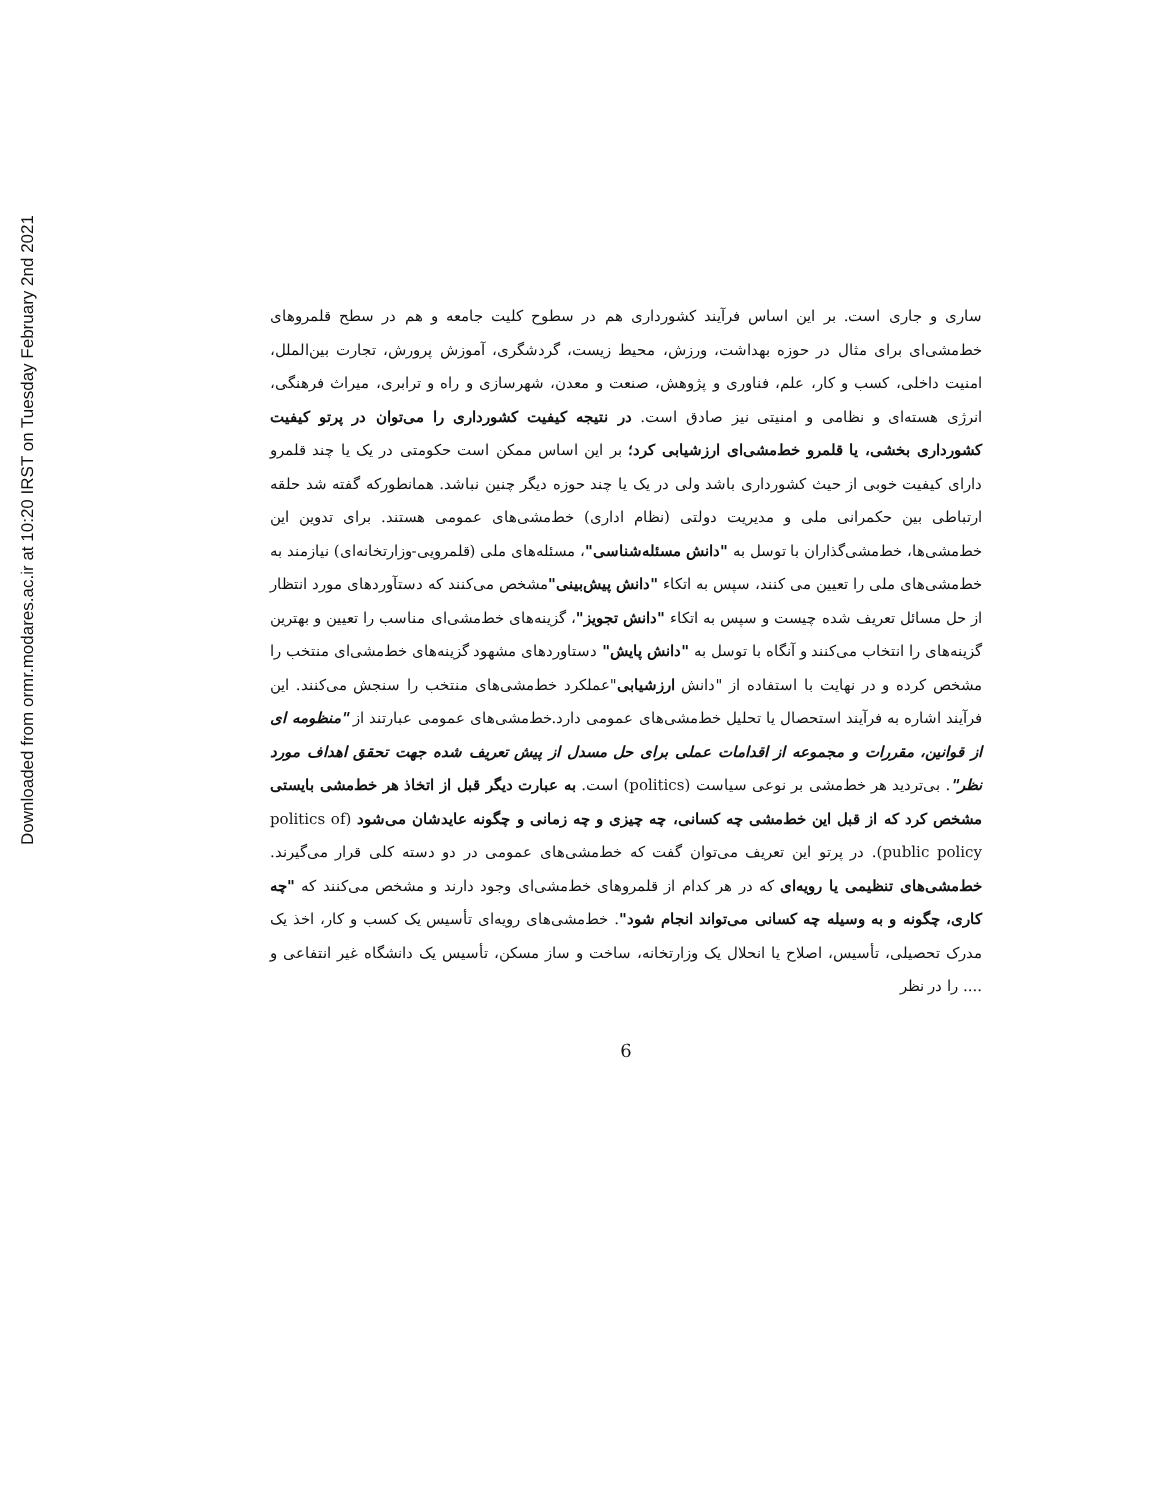Downloaded from ormr.modares.ac.ir at 10:20 IRST on Tuesday February 2nd 2021
ساری و جاری است. بر این اساس فرآیند کشورداری هم در سطوح کلیت جامعه و هم در سطح قلمروهای خط‌مشی‌ای برای مثال در حوزه بهداشت، ورزش، محیط زیست، گردشگری، آموزش پرورش، تجارت بین‌الملل، امنیت داخلی، کسب و کار، علم، فناوری و پژوهش، صنعت و معدن، شهرسازی و راه و ترابری، میراث فرهنگی، انرژی هسته‌ای و نظامی و امنیتی نیز صادق است. در نتیجه کیفیت کشورداری را می‌توان در پرتو کیفیت کشورداری بخشی، یا قلمرو خط‌مشی‌ای ارزشیابی کرد؛ بر این اساس ممکن است حکومتی در یک یا چند قلمرو دارای کیفیت خوبی از حیث کشورداری باشد ولی در یک یا چند حوزه دیگر چنین نباشد. همانطورکه گفته شد حلقه ارتباطی بین حکمرانی ملی و مدیریت دولتی (نظام اداری) خط‌مشی‌های عمومی هستند. برای تدوین این خط‌مشی‌ها، خط‌مشی‌گذاران با توسل به "دانش مسئله‌شناسی"، مسئله‌های ملی (قلمرویی-وزارتخانه‌ای) نیازمند به خط‌مشی‌های ملی را تعیین می کنند، سپس به اتکاء "دانش پیش‌بینی"مشخص می‌کنند که دستآوردهای مورد انتظار از حل مسائل تعریف شده چیست و سپس به اتکاء "دانش تجویز"، گزینه‌های خط‌مشی‌ای مناسب را تعیین و بهترین گزینه‌های را انتخاب می‌کنند و آنگاه با توسل به "دانش پایش" دستاوردهای مشهود گزینه‌های خط‌مشی‌ای منتخب را مشخص کرده و در نهایت با استفاده از "دانش ارزشیابی"عملکرد خط‌مشی‌های منتخب را سنجش می‌کنند. این فرآیند اشاره به فرآیند استحصال یا تحلیل خط‌مشی‌های عمومی دارد.خط‌مشی‌های عمومی عبارتند از "منظومه ای از قوانین، مقررات و مجموعه از اقدامات عملی برای حل مسدل از پیش تعریف شده جهت تحقق اهداف مورد نظر". بی‌تردید هر خط‌مشی بر نوعی سیاست (politics) است. به عبارت دیگر قبل از اتخاذ هر خط‌مشی بایستی مشخص کرد که از قبل این خط‌مشی چه کسانی، چه چیزی و چه زمانی و چگونه عایدشان می‌شود (politics of public policy). در پرتو این تعریف می‌توان گفت که خط‌مشی‌های عمومی در دو دسته کلی قرار می‌گیرند. خط‌مشی‌های تنظیمی یا رویه‌ای که در هر کدام از قلمروهای خط‌مشی‌ای وجود دارند و مشخص می‌کنند که "چه کاری، چگونه و به وسیله چه کسانی می‌تواند انجام شود". خط‌مشی‌های رویه‌ای تأسیس یک کسب و کار، اخذ یک مدرک تحصیلی، تأسیس، اصلاح یا انحلال یک وزارتخانه، ساخت و ساز مسکن، تأسیس یک دانشگاه غیر انتفاعی و .... را در نظر
6